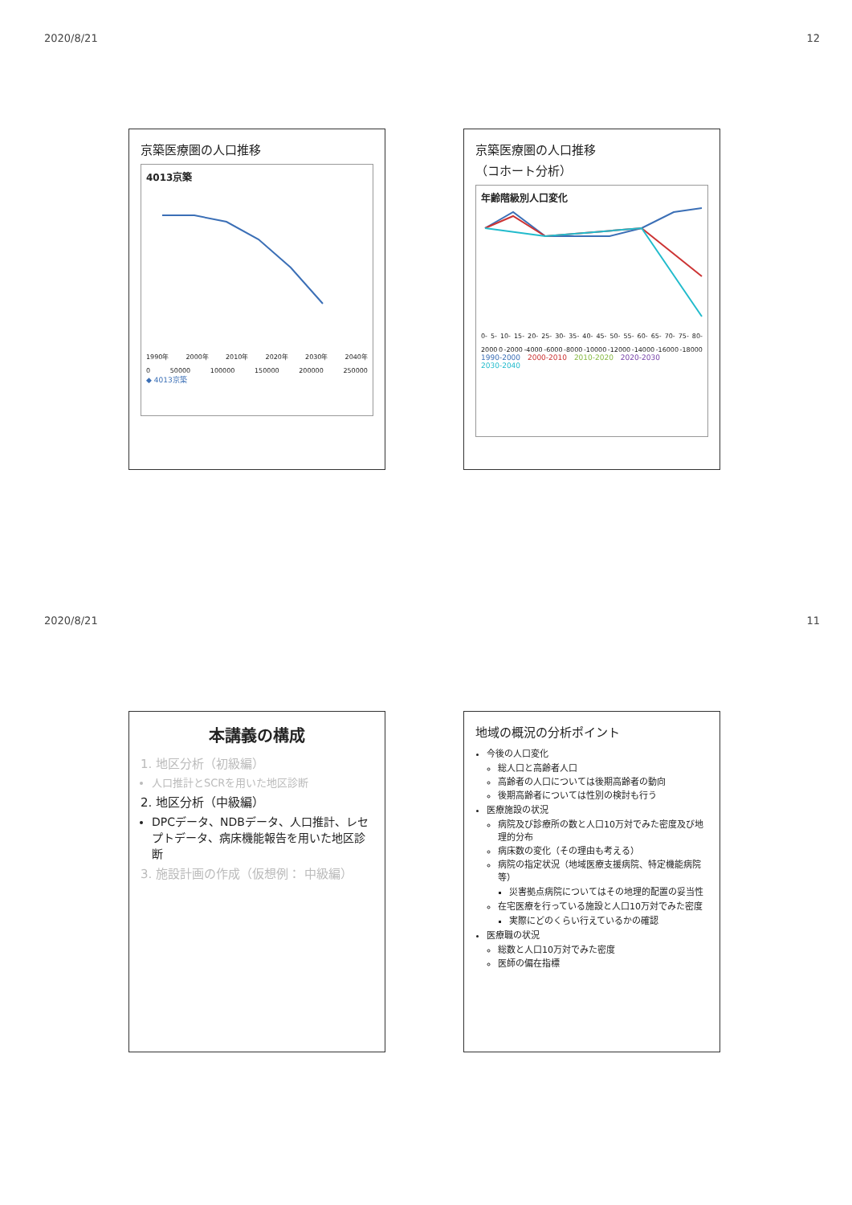2020/8/21 12
京築医療圏の人口推移
4013京築
1990年 2000年 2010年 2020年 2030年 2040年
0 50000 100000 150000 200000 250000
◆ 4013京築
京築医療圏の人口推移
（コホート分析）
年齢階級別人口変化
0- 5- 10- 15- 20- 25- 30- 35- 40- 45- 50- 55- 60- 65- 70- 75- 80-
2000 0 -2000 -4000 -6000 -8000 -10000 -12000 -14000 -16000 -18000
1990-2000 2000-2010 2010-2020 2020-2030 2030-2040
2020/8/21 11
本講義の構成
1. 地区分析（初級編）
人口推計とSCRを用いた地区診断
2. 地区分析（中級編）
DPCデータ、NDBデータ、人口推計、レセプトデータ、病床機能報告を用いた地区診断
3. 施設計画の作成（仮想例： 中級編）
地域の概況の分析ポイント
今後の人口変化
総人口と高齢者人口
高齢者の人口については後期高齢者の動向
後期高齢者については性別の検討も行う
医療施設の状況
病院及び診療所の数と人口10万対でみた密度及び地理的分布
病床数の変化（その理由も考える）
病院の指定状況（地域医療支援病院、特定機能病院等）
災害拠点病院についてはその地理的配置の妥当性
在宅医療を行っている施設と人口10万対でみた密度
実際にどのくらい行えているかの確認
医療職の状況
総数と人口10万対でみた密度
医師の偏在指標